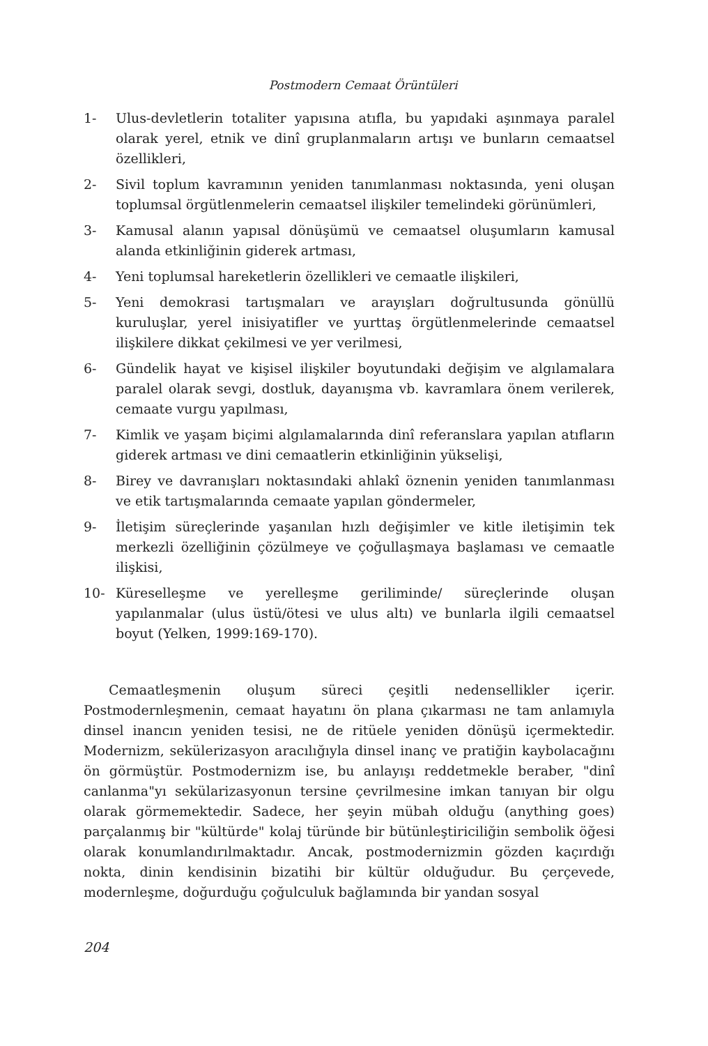Postmodern Cemaat Örüntüleri
1- Ulus-devletlerin totaliter yapısına atıfla, bu yapıdaki aşınmaya paralel olarak yerel, etnik ve dinî gruplanmaların artışı ve bunların cemaatsel özellikleri,
2- Sivil toplum kavramının yeniden tanımlanması noktasında, yeni oluşan toplumsal örgütlenmelerin cemaatsel ilişkiler temelindeki görünümleri,
3- Kamusal alanın yapısal dönüşümü ve cemaatsel oluşumların kamusal alanda etkinliğinin giderek artması,
4- Yeni toplumsal hareketlerin özellikleri ve cemaatle ilişkileri,
5- Yeni demokrasi tartışmaları ve arayışları doğrultusunda gönüllü kuruluşlar, yerel inisiyatifler ve yurttaş örgütlenmelerinde cemaatsel ilişkilere dikkat çekilmesi ve yer verilmesi,
6- Gündelik hayat ve kişisel ilişkiler boyutundaki değişim ve algılamalara paralel olarak sevgi, dostluk, dayanışma vb. kavramlara önem verilerek, cemaate vurgu yapılması,
7- Kimlik ve yaşam biçimi algılamalarında dinî referanslara yapılan atıfların giderek artması ve dini cemaatlerin etkinliğinin yükselişi,
8- Birey ve davranışları noktasındaki ahlakî öznenin yeniden tanımlanması ve etik tartışmalarında cemaate yapılan göndermeler,
9- İletişim süreçlerinde yaşanılan hızlı değişimler ve kitle iletişimin tek merkezli özelliğinin çözülmeye ve çoğullaşmaya başlaması ve cemaatle ilişkisi,
10- Küreselleşme ve yerelleşme geriliminde/ süreçlerinde oluşan yapılanmalar (ulus üstü/ötesi ve ulus altı) ve bunlarla ilgili cemaatsel boyut (Yelken, 1999:169-170).
Cemaatleşmenin oluşum süreci çeşitli nedensellikler içerir. Postmodernleşmenin, cemaat hayatını ön plana çıkarması ne tam anlamıyla dinsel inancın yeniden tesisi, ne de ritüele yeniden dönüşü içermektedir. Modernizm, sekülerizasyon aracılığıyla dinsel inanç ve pratiğin kaybolacağını ön görmüştür. Postmodernizm ise, bu anlayışı reddetmekle beraber, "dinî canlanma"yı sekülarizasyonun tersine çevrilmesine imkan tanıyan bir olgu olarak görmemektedir. Sadece, her şeyin mübah olduğu (anything goes) parçalanmış bir "kültürde" kolaj türünde bir bütünleştiriciliğin sembolik öğesi olarak konumlandırılmaktadır. Ancak, postmodernizmin gözden kaçırdığı nokta, dinin kendisinin bizatihi bir kültür olduğudur. Bu çerçevede, modernleşme, doğurduğu çoğulculuk bağlamında bir yandan sosyal
204